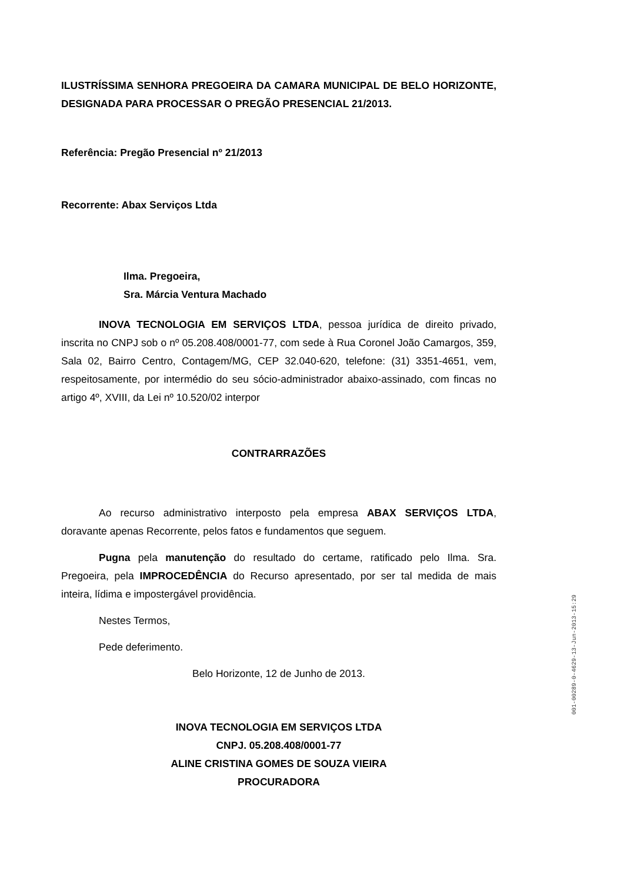ILUSTRÍSSIMA SENHORA PREGOEIRA DA CAMARA MUNICIPAL DE BELO HORIZONTE, DESIGNADA PARA PROCESSAR O PREGÃO PRESENCIAL 21/2013.
Referência: Pregão Presencial nº 21/2013
Recorrente: Abax Serviços Ltda
Ilma. Pregoeira,
Sra. Márcia Ventura Machado
INOVA TECNOLOGIA EM SERVIÇOS LTDA, pessoa jurídica de direito privado, inscrita no CNPJ sob o nº 05.208.408/0001-77, com sede à Rua Coronel João Camargos, 359, Sala 02, Bairro Centro, Contagem/MG, CEP 32.040-620, telefone: (31) 3351-4651, vem, respeitosamente, por intermédio do seu sócio-administrador abaixo-assinado, com fincas no artigo 4º, XVIII, da Lei nº 10.520/02 interpor
CONTRARRAZÕES
Ao recurso administrativo interposto pela empresa ABAX SERVIÇOS LTDA, doravante apenas Recorrente, pelos fatos e fundamentos que seguem.
Pugna pela manutenção do resultado do certame, ratificado pelo Ilma. Sra. Pregoeira, pela IMPROCEDÊNCIA do Recurso apresentado, por ser tal medida de mais inteira, lídima e impostergável providência.
Nestes Termos,
Pede deferimento.
Belo Horizonte, 12 de Junho de 2013.
INOVA TECNOLOGIA EM SERVIÇOS LTDA
CNPJ. 05.208.408/0001-77
ALINE CRISTINA GOMES DE SOUZA VIEIRA
PROCURADORA
001-00289-0-4629-13-Jun-2013-15:29